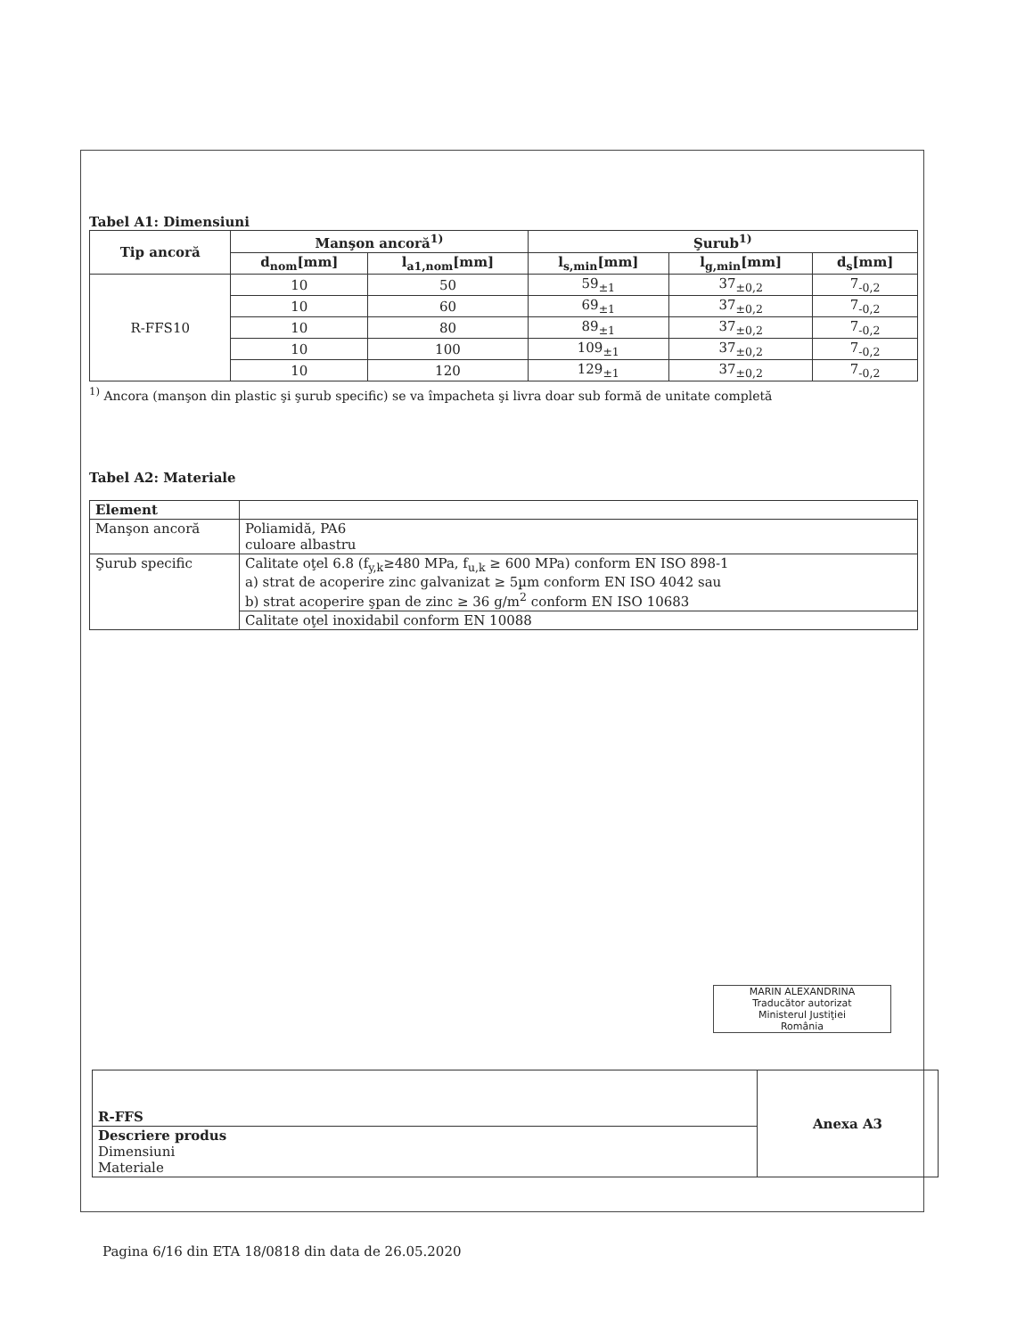Tabel A1: Dimensiuni
| Tip ancoră | Manşon ancoră<sup>1)</sup> | | Şurub<sup>1)</sup> | | |
| --- | --- | --- | --- | --- | --- |
| | d<sub>nom</sub>[mm] | l<sub>a1,nom</sub>[mm] | l<sub>s,min</sub>[mm] | l<sub>g,min</sub>[mm] | d<sub>s</sub>[mm] |
| R-FFS10 | 10 | 50 | 59<sub>±1</sub> | 37<sub>±0,2</sub> | 7<sub>-0,2</sub> |
| | 10 | 60 | 69<sub>±1</sub> | 37<sub>±0,2</sub> | 7<sub>-0,2</sub> |
| | 10 | 80 | 89<sub>±1</sub> | 37<sub>±0,2</sub> | 7<sub>-0,2</sub> |
| | 10 | 100 | 109<sub>±1</sub> | 37<sub>±0,2</sub> | 7<sub>-0,2</sub> |
| | 10 | 120 | 129<sub>±1</sub> | 37<sub>±0,2</sub> | 7<sub>-0,2</sub> |
<sup>1)</sup> Ancora (manşon din plastic şi şurub specific) se va împacheta şi livra doar sub formă de unitate completă
Tabel A2: Materiale
| Element | |
| Manşon ancoră | Poliamidă, PA6 culoare albastru |
| Şurub specific | Calitate oţel 6.8 (f<sub>y,k</sub>≥480 MPa, f<sub>u,k</sub> ≥ 600 MPa) conform EN ISO 898-1 a) strat de acoperire zinc galvanizat ≥ 5µm conform EN ISO 4042 sau b) strat acoperire şpan de zinc ≥ 36 g/m<sup>2</sup> conform EN ISO 10683 |
| | Calitate oţel inoxidabil conform EN 10088 |
MARIN ALEXANDRINA
Traducător autorizat
Ministerul Justiţiei
România
| R-FFS | Anexa A3 |
| Descriere produs Dimensiuni Materiale | |
Pagina 6/16 din ETA 18/0818 din data de 26.05.2020